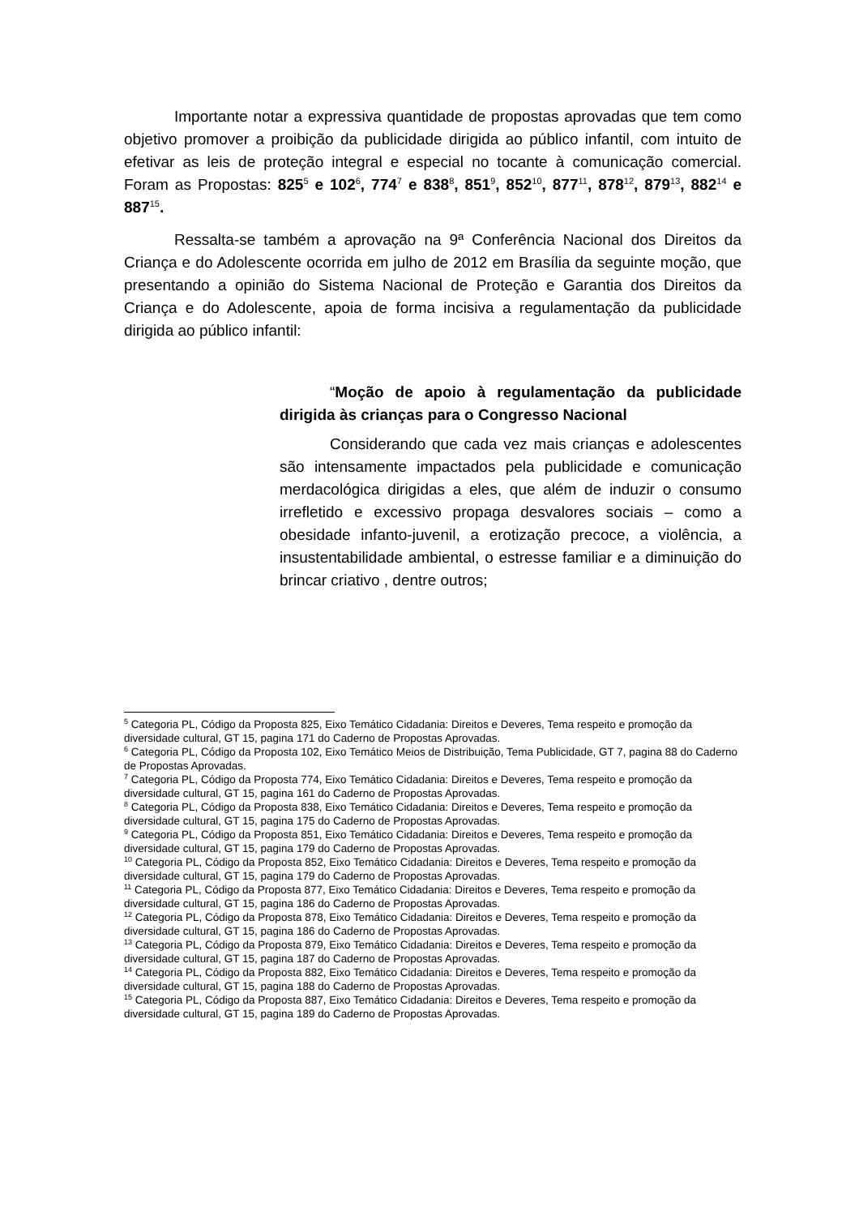Importante notar a expressiva quantidade de propostas aprovadas que tem como objetivo promover a proibição da publicidade dirigida ao público infantil, com intuito de efetivar as leis de proteção integral e especial no tocante à comunicação comercial. Foram as Propostas: 825<sup>5</sup> e 102<sup>6</sup>, 774<sup>7</sup> e 838<sup>8</sup>, 851<sup>9</sup>, 852<sup>10</sup>, 877<sup>11</sup>, 878<sup>12</sup>, 879<sup>13</sup>, 882<sup>14</sup> e 887<sup>15</sup>.
Ressalta-se também a aprovação na 9ª Conferência Nacional dos Direitos da Criança e do Adolescente ocorrida em julho de 2012 em Brasília da seguinte moção, que presentando a opinião do Sistema Nacional de Proteção e Garantia dos Direitos da Criança e do Adolescente, apoia de forma incisiva a regulamentação da publicidade dirigida ao público infantil:
“Moção de apoio à regulamentação da publicidade dirigida às crianças para o Congresso Nacional
Considerando que cada vez mais crianças e adolescentes são intensamente impactados pela publicidade e comunicação merdacológica dirigidas a eles, que além de induzir o consumo irrefletido e excessivo propaga desvalores sociais – como a obesidade infanto-juvenil, a erotização precoce, a violência, a insustentabilidade ambiental, o estresse familiar e a diminuição do brincar criativo , dentre outros;
<sup>5</sup> Categoria PL, Código da Proposta 825, Eixo Temático Cidadania: Direitos e Deveres, Tema respeito e promoção da diversidade cultural, GT 15, pagina 171 do Caderno de Propostas Aprovadas.
<sup>6</sup> Categoria PL, Código da Proposta 102, Eixo Temático Meios de Distribuição, Tema Publicidade, GT 7, pagina 88 do Caderno de Propostas Aprovadas.
<sup>7</sup> Categoria PL, Código da Proposta 774, Eixo Temático Cidadania: Direitos e Deveres, Tema respeito e promoção da diversidade cultural, GT 15, pagina 161 do Caderno de Propostas Aprovadas.
<sup>8</sup> Categoria PL, Código da Proposta 838, Eixo Temático Cidadania: Direitos e Deveres, Tema respeito e promoção da diversidade cultural, GT 15, pagina 175 do Caderno de Propostas Aprovadas.
<sup>9</sup> Categoria PL, Código da Proposta 851, Eixo Temático Cidadania: Direitos e Deveres, Tema respeito e promoção da diversidade cultural, GT 15, pagina 179 do Caderno de Propostas Aprovadas.
<sup>10</sup> Categoria PL, Código da Proposta 852, Eixo Temático Cidadania: Direitos e Deveres, Tema respeito e promoção da diversidade cultural, GT 15, pagina 179 do Caderno de Propostas Aprovadas.
<sup>11</sup> Categoria PL, Código da Proposta 877, Eixo Temático Cidadania: Direitos e Deveres, Tema respeito e promoção da diversidade cultural, GT 15, pagina 186 do Caderno de Propostas Aprovadas.
<sup>12</sup> Categoria PL, Código da Proposta 878, Eixo Temático Cidadania: Direitos e Deveres, Tema respeito e promoção da diversidade cultural, GT 15, pagina 186 do Caderno de Propostas Aprovadas.
<sup>13</sup> Categoria PL, Código da Proposta 879, Eixo Temático Cidadania: Direitos e Deveres, Tema respeito e promoção da diversidade cultural, GT 15, pagina 187 do Caderno de Propostas Aprovadas.
<sup>14</sup> Categoria PL, Código da Proposta 882, Eixo Temático Cidadania: Direitos e Deveres, Tema respeito e promoção da diversidade cultural, GT 15, pagina 188 do Caderno de Propostas Aprovadas.
<sup>15</sup> Categoria PL, Código da Proposta 887, Eixo Temático Cidadania: Direitos e Deveres, Tema respeito e promoção da diversidade cultural, GT 15, pagina 189 do Caderno de Propostas Aprovadas.